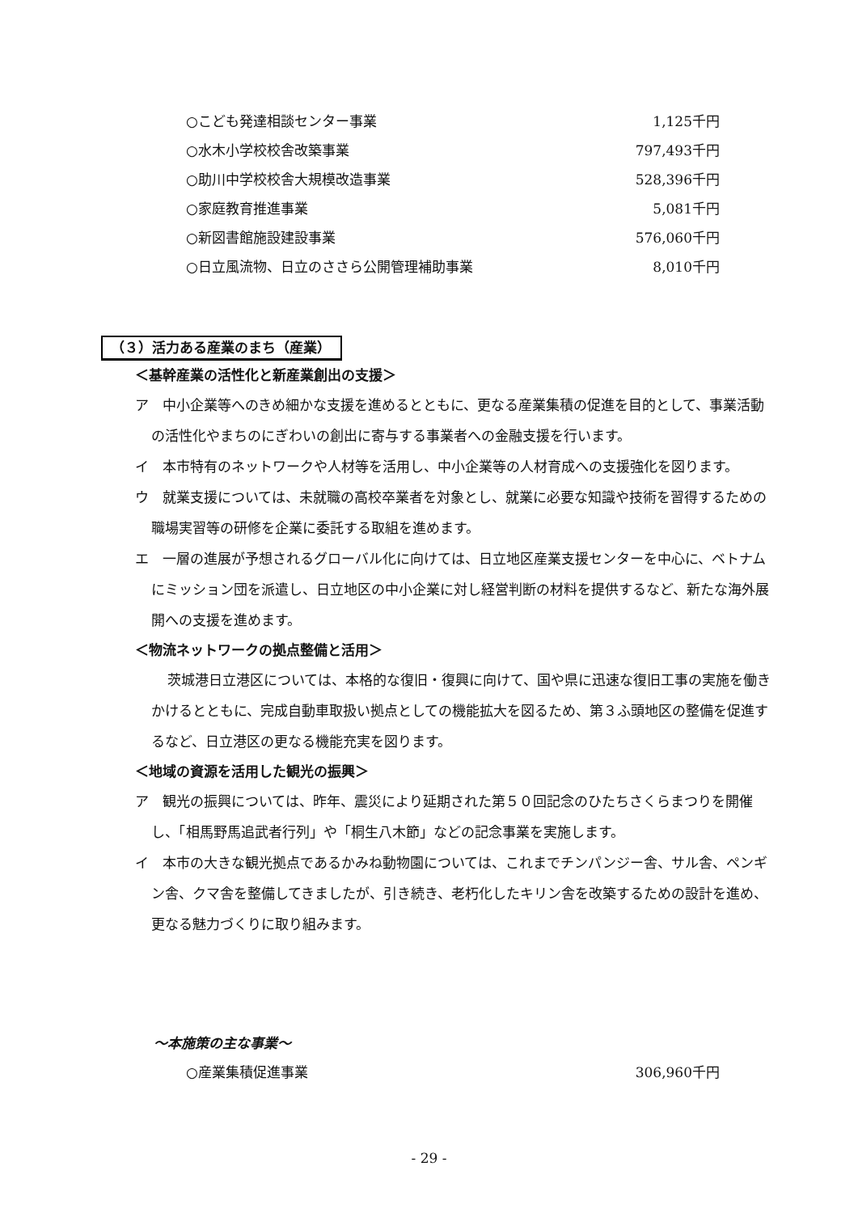○こども発達相談センター事業 1,125千円
○水木小学校校舎改築事業 797,493千円
○助川中学校校舎大規模改造事業 528,396千円
○家庭教育推進事業 5,081千円
○新図書館施設建設事業 576,060千円
○日立風流物、日立のささら公開管理補助事業 8,010千円
（３）活力ある産業のまち（産業）
＜基幹産業の活性化と新産業創出の支援＞
ア　中小企業等へのきめ細かな支援を進めるとともに、更なる産業集積の促進を目的として、事業活動の活性化やまちのにぎわいの創出に寄与する事業者への金融支援を行います。
イ　本市特有のネットワークや人材等を活用し、中小企業等の人材育成への支援強化を図ります。
ウ　就業支援については、未就職の高校卒業者を対象とし、就業に必要な知識や技術を習得するための職場実習等の研修を企業に委託する取組を進めます。
エ　一層の進展が予想されるグローバル化に向けては、日立地区産業支援センターを中心に、ベトナムにミッション団を派遣し、日立地区の中小企業に対し経営判断の材料を提供するなど、新たな海外展開への支援を進めます。
＜物流ネットワークの拠点整備と活用＞
茨城港日立港区については、本格的な復旧・復興に向けて、国や県に迅速な復旧工事の実施を働きかけるとともに、完成自動車取扱い拠点としての機能拡大を図るため、第３ふ頭地区の整備を促進するなど、日立港区の更なる機能充実を図ります。
＜地域の資源を活用した観光の振興＞
ア　観光の振興については、昨年、震災により延期された第５０回記念のひたちさくらまつりを開催し、「相馬野馬追武者行列」や「桐生八木節」などの記念事業を実施します。
イ　本市の大きな観光拠点であるかみね動物園については、これまでチンパンジー舎、サル舎、ペンギン舎、クマ舎を整備してきましたが、引き続き、老朽化したキリン舎を改築するための設計を進め、更なる魅力づくりに取り組みます。
～本施策の主な事業～
○産業集積促進事業 306,960千円
- 29 -